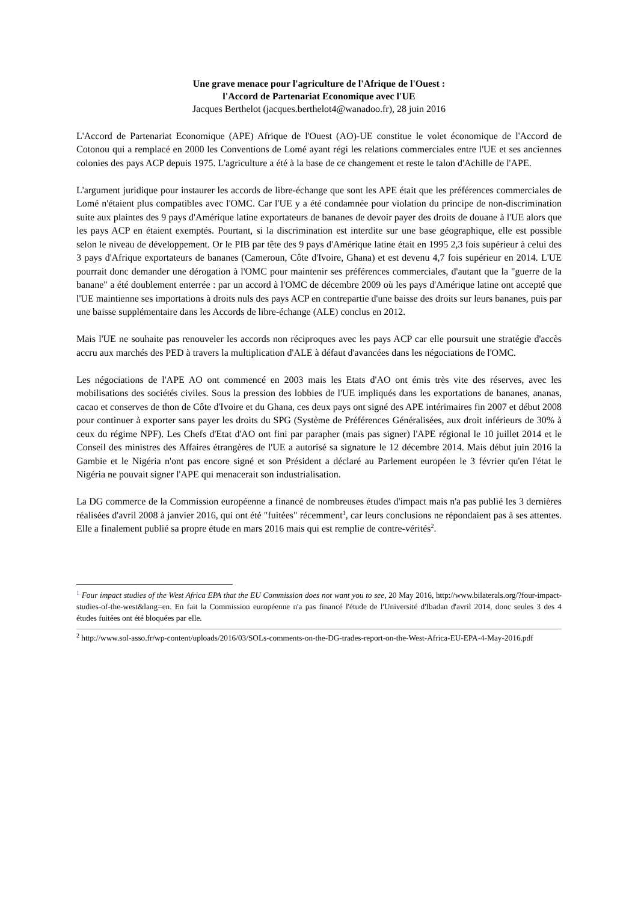Une grave menace pour l'agriculture de l'Afrique de l'Ouest :
l'Accord de Partenariat Economique avec l'UE
Jacques Berthelot (jacques.berthelot4@wanadoo.fr), 28 juin 2016
L'Accord de Partenariat Economique (APE) Afrique de l'Ouest (AO)-UE constitue le volet économique de l'Accord de Cotonou qui a remplacé en 2000 les Conventions de Lomé ayant régi les relations commerciales entre l'UE et ses anciennes colonies des pays ACP depuis 1975. L'agriculture a été à la base de ce changement et reste le talon d'Achille de l'APE.
L'argument juridique pour instaurer les accords de libre-échange que sont les APE était que les préférences commerciales de Lomé n'étaient plus compatibles avec l'OMC. Car l'UE y a été condamnée pour violation du principe de non-discrimination suite aux plaintes des 9 pays d'Amérique latine exportateurs de bananes de devoir payer des droits de douane à l'UE alors que les pays ACP en étaient exemptés. Pourtant, si la discrimination est interdite sur une base géographique, elle est possible selon le niveau de développement. Or le PIB par tête des 9 pays d'Amérique latine était en 1995 2,3 fois supérieur à celui des 3 pays d'Afrique exportateurs de bananes (Cameroun, Côte d'Ivoire, Ghana) et est devenu 4,7 fois supérieur en 2014. L'UE pourrait donc demander une dérogation à l'OMC pour maintenir ses préférences commerciales, d'autant que la "guerre de la banane" a été doublement enterrée : par un accord à l'OMC de décembre 2009 où les pays d'Amérique latine ont accepté que l'UE maintienne ses importations à droits nuls des pays ACP en contrepartie d'une baisse des droits sur leurs bananes, puis par une baisse supplémentaire dans les Accords de libre-échange (ALE) conclus en 2012.
Mais l'UE ne souhaite pas renouveler les accords non réciproques avec les pays ACP car elle poursuit une stratégie d'accès accru aux marchés des PED à travers la multiplication d'ALE à défaut d'avancées dans les négociations de l'OMC.
Les négociations de l'APE AO ont commencé en 2003 mais les Etats d'AO ont émis très vite des réserves, avec les mobilisations des sociétés civiles. Sous la pression des lobbies de l'UE impliqués dans les exportations de bananes, ananas, cacao et conserves de thon de Côte d'Ivoire et du Ghana, ces deux pays ont signé des APE intérimaires fin 2007 et début 2008 pour continuer à exporter sans payer les droits du SPG (Système de Préférences Généralisées, aux droit inférieurs de 30% à ceux du régime NPF). Les Chefs d'Etat d'AO ont fini par parapher (mais pas signer) l'APE régional le 10 juillet 2014 et le Conseil des ministres des Affaires étrangères de l'UE a autorisé sa signature le 12 décembre 2014. Mais début juin 2016 la Gambie et le Nigéria n'ont pas encore signé et son Président a déclaré au Parlement européen le 3 février qu'en l'état le Nigéria ne pouvait signer l'APE qui menacerait son industrialisation.
La DG commerce de la Commission européenne a financé de nombreuses études d'impact mais n'a pas publié les 3 dernières réalisées d'avril 2008 à janvier 2016, qui ont été "fuitées" récemment<sup>1</sup>, car leurs conclusions ne répondaient pas à ses attentes. Elle a finalement publié sa propre étude en mars 2016 mais qui est remplie de contre-vérités<sup>2</sup>.
<sup>1</sup> Four impact studies of the West Africa EPA that the EU Commission does not want you to see, 20 May 2016, http://www.bilaterals.org/?four-impact-studies-of-the-west&lang=en. En fait la Commission européenne n'a pas financé l'étude de l'Université d'Ibadan d'avril 2014, donc seules 3 des 4 études fuitées ont été bloquées par elle.
<sup>2</sup> http://www.sol-asso.fr/wp-content/uploads/2016/03/SOLs-comments-on-the-DG-trades-report-on-the-West-Africa-EU-EPA-4-May-2016.pdf